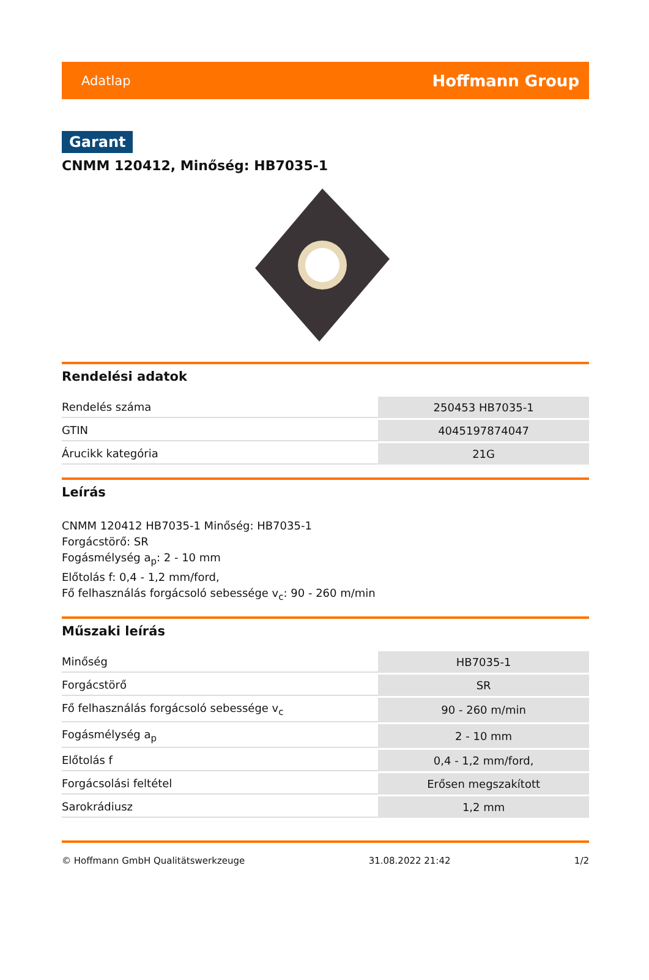Adatlap Hoffmann Group
Garant
CNMM 120412, Minőség: HB7035-1
Rendelési adatok
| Rendelés száma | 250453 HB7035-1 |
| GTIN | 4045197874047 |
| Árucikk kategória | 21G |
Leírás
CNMM 120412 HB7035-1 Minőség: HB7035-1
Forgácstörő: SR
Fogásmélység a<sub>p</sub>: 2 - 10 mm
Előtolás f: 0,4 - 1,2 mm/ford,
Fő felhasználás forgácsoló sebessége v<sub>c</sub>: 90 - 260 m/min
Műszaki leírás
| Minőség | HB7035-1 |
| Forgácstörő | SR |
| Fő felhasználás forgácsoló sebessége v<sub>c</sub> | 90 - 260 m/min |
| Fogásmélység a<sub>p</sub> | 2 - 10 mm |
| Előtolás f | 0,4 - 1,2 mm/ford, |
| Forgácsolási feltétel | Erősen megszakított |
| Sarokrádiusz | 1,2 mm |
© Hoffmann GmbH Qualitätswerkzeuge 31.08.2022 21:42 1/2